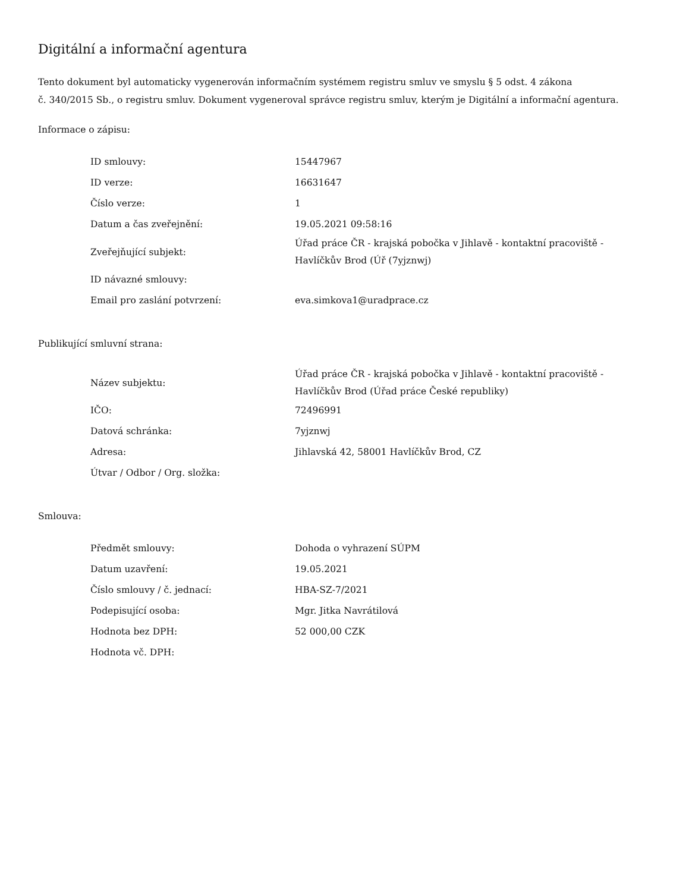Digitální a informační agentura
Tento dokument byl automaticky vygenerován informačním systémem registru smluv ve smyslu § 5 odst. 4 zákona
č. 340/2015 Sb., o registru smluv. Dokument vygeneroval správce registru smluv, kterým je Digitální a informační agentura.
Informace o zápisu:
| ID smlouvy: | 15447967 |
| ID verze: | 16631647 |
| Číslo verze: | 1 |
| Datum a čas zveřejnění: | 19.05.2021 09:58:16 |
| Zveřejňující subjekt: | Úřad práce ČR - krajská pobočka v Jihlavě - kontaktní pracoviště - Havlíčkův Brod (Úř (7yjznwj) |
| ID návazné smlouvy: | |
| Email pro zaslání potvrzení: | eva.simkova1@uradprace.cz |
Publikující smluvní strana:
| Název subjektu: | Úřad práce ČR - krajská pobočka v Jihlavě - kontaktní pracoviště - Havlíčkův Brod (Úřad práce České republiky) |
| IČO: | 72496991 |
| Datová schránka: | 7yjznwj |
| Adresa: | Jihlavská 42, 58001 Havlíčkův Brod, CZ |
| Útvar / Odbor / Org. složka: | |
Smlouva:
| Předmět smlouvy: | Dohoda o vyhrazení SÚPM |
| Datum uzavření: | 19.05.2021 |
| Číslo smlouvy / č. jednací: | HBA-SZ-7/2021 |
| Podepisující osoba: | Mgr. Jitka Navrátilová |
| Hodnota bez DPH: | 52 000,00 CZK |
| Hodnota vč. DPH: | |